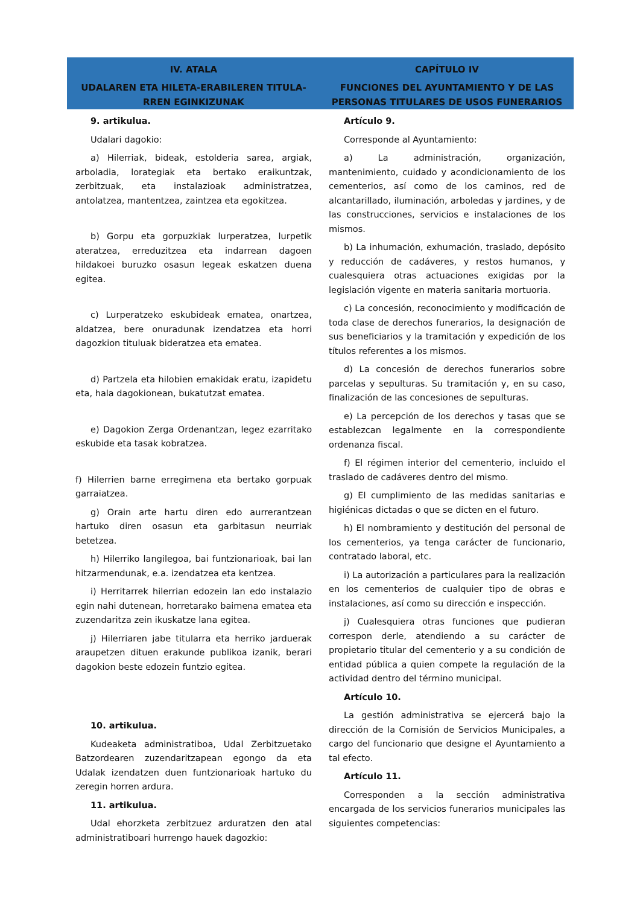IV. ATALA
UDALAREN ETA HILETA-ERABILEREN TITULA-RREN EGINKIZUNAK
CAPÍTULO IV
FUNCIONES DEL AYUNTAMIENTO Y DE LAS PERSONAS TITULARES DE USOS FUNERARIOS
9. artikulua.
Udalari dagokio:
a) Hilerriak, bideak, estolderia sarea, argiak, arboladia, lorategiak eta bertako eraikuntzak, zerbitzuak, eta instalazioak administratzea, antolatzea, mantentzea, zaintzea eta egokitzea.
b) Gorpu eta gorpuzkiak lurperatzea, lurpetik ateratzea, erreduzitzea eta indarrean dagoen hildakoei buruzko osasun legeak eskatzen duena egitea.
c) Lurperatzeko eskubideak ematea, onartzea, aldatzea, bere onuradunak izendatzea eta horri dagozkion tituluak bideratzea eta ematea.
d) Partzela eta hilobien emakidak eratu, izapidetu eta, hala dagokionean, bukatutzat ematea.
e) Dagokion Zerga Ordenantzan, legez ezarritako eskubide eta tasak kobratzea.
f) Hilerrien barne erregimena eta bertako gorpuak garraiatzea.
g) Orain arte hartu diren edo aurrerantzean hartuko diren osasun eta garbitasun neurriak betetzea.
h) Hilerriko langilegoa, bai funtzionarioak, bai lan hitzarmendunak, e.a. izendatzea eta kentzea.
i) Herritarrek hilerrian edozein lan edo instalazio egin nahi dutenean, horretarako baimena ematea eta zuzendaritza zein ikuskatze lana egitea.
j) Hilerriaren jabe titularra eta herriko jarduerak araupetzen dituen erakunde publikoa izanik, berari dagokion beste edozein funtzio egitea.
10. artikulua.
Kudeaketa administratiboa, Udal Zerbitzuetako Batzordearen zuzendaritzapean egongo da eta Udalak izendatzen duen funtzionarioak hartuko du zeregin horren ardura.
11. artikulua.
Udal ehorzketa zerbitzuez arduratzen den atal administratiboari hurrengo hauek dagozkio:
Artículo 9.
Corresponde al Ayuntamiento:
a) La administración, organización, mantenimiento, cuidado y acondicionamiento de los cementerios, así como de los caminos, red de alcantarillado, iluminación, arboledas y jardines, y de las construcciones, servicios e instalaciones de los mismos.
b) La inhumación, exhumación, traslado, depósito y reducción de cadáveres, y restos humanos, y cualesquiera otras actuaciones exigidas por la legislación vigente en materia sanitaria mortuoria.
c) La concesión, reconocimiento y modificación de toda clase de derechos funerarios, la designación de sus beneficiarios y la tramitación y expedición de los títulos referentes a los mismos.
d) La concesión de derechos funerarios sobre parcelas y sepulturas. Su tramitación y, en su caso, finalización de las concesiones de sepulturas.
e) La percepción de los derechos y tasas que se establezcan legalmente en la correspondiente ordenanza fiscal.
f) El régimen interior del cementerio, incluido el traslado de cadáveres dentro del mismo.
g) El cumplimiento de las medidas sanitarias e higiénicas dictadas o que se dicten en el futuro.
h) El nombramiento y destitución del personal de los cementerios, ya tenga carácter de funcionario, contratado laboral, etc.
i) La autorización a particulares para la realización en los cementerios de cualquier tipo de obras e instalaciones, así como su dirección e inspección.
j) Cualesquiera otras funciones que pudieran correspon derle, atendiendo a su carácter de propietario titular del cementerio y a su condición de entidad pública a quien compete la regulación de la actividad dentro del término municipal.
Artículo 10.
La gestión administrativa se ejercerá bajo la dirección de la Comisión de Servicios Municipales, a cargo del funcionario que designe el Ayuntamiento a tal efecto.
Artículo 11.
Corresponden a la sección administrativa encargada de los servicios funerarios municipales las siguientes competencias: